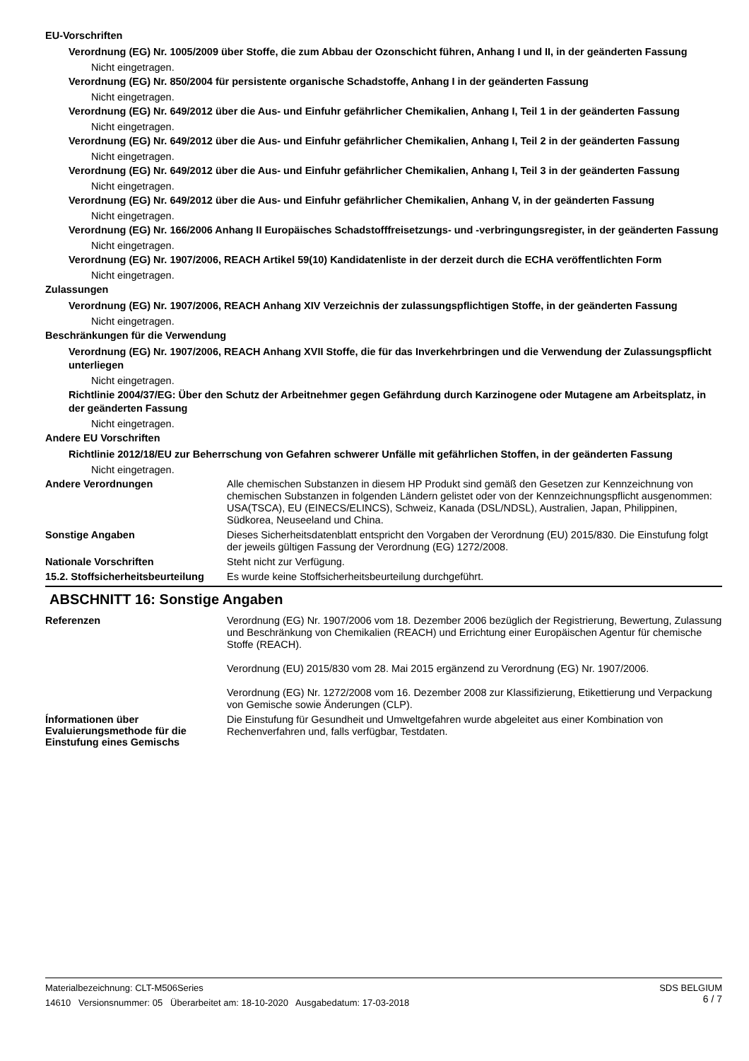EU-Vorschriften
Verordnung (EG) Nr. 1005/2009 über Stoffe, die zum Abbau der Ozonschicht führen, Anhang I und II, in der geänderten Fassung
Nicht eingetragen.
Verordnung (EG) Nr. 850/2004 für persistente organische Schadstoffe, Anhang I in der geänderten Fassung
Nicht eingetragen.
Verordnung (EG) Nr. 649/2012 über die Aus- und Einfuhr gefährlicher Chemikalien, Anhang I, Teil 1 in der geänderten Fassung
Nicht eingetragen.
Verordnung (EG) Nr. 649/2012 über die Aus- und Einfuhr gefährlicher Chemikalien, Anhang I, Teil 2 in der geänderten Fassung
Nicht eingetragen.
Verordnung (EG) Nr. 649/2012 über die Aus- und Einfuhr gefährlicher Chemikalien, Anhang I, Teil 3 in der geänderten Fassung
Nicht eingetragen.
Verordnung (EG) Nr. 649/2012 über die Aus- und Einfuhr gefährlicher Chemikalien, Anhang V, in der geänderten Fassung
Nicht eingetragen.
Verordnung (EG) Nr. 166/2006 Anhang II Europäisches Schadstofffreisetzungs- und -verbringungsregister, in der geänderten Fassung
Nicht eingetragen.
Verordnung (EG) Nr. 1907/2006, REACH Artikel 59(10) Kandidatenliste in der derzeit durch die ECHA veröffentlichten Form
Nicht eingetragen.
Zulassungen
Verordnung (EG) Nr. 1907/2006, REACH Anhang XIV Verzeichnis der zulassungspflichtigen Stoffe, in der geänderten Fassung
Nicht eingetragen.
Beschränkungen für die Verwendung
Verordnung (EG) Nr. 1907/2006, REACH Anhang XVII Stoffe, die für das Inverkehrbringen und die Verwendung der Zulassungspflicht unterliegen
Nicht eingetragen.
Richtlinie 2004/37/EG: Über den Schutz der Arbeitnehmer gegen Gefährdung durch Karzinogene oder Mutagene am Arbeitsplatz, in der geänderten Fassung
Nicht eingetragen.
Andere EU Vorschriften
Richtlinie 2012/18/EU zur Beherrschung von Gefahren schwerer Unfälle mit gefährlichen Stoffen, in der geänderten Fassung
Nicht eingetragen.
Andere Verordnungen
Alle chemischen Substanzen in diesem HP Produkt sind gemäß den Gesetzen zur Kennzeichnung von chemischen Substanzen in folgenden Ländern gelistet oder von der Kennzeichnungspflicht ausgenommen: USA(TSCA), EU (EINECS/ELINCS), Schweiz, Kanada (DSL/NDSL), Australien, Japan, Philippinen, Südkorea, Neuseeland und China.
Sonstige Angaben
Dieses Sicherheitsdatenblatt entspricht den Vorgaben der Verordnung (EU) 2015/830. Die Einstufung folgt der jeweils gültigen Fassung der Verordnung (EG) 1272/2008.
Nationale Vorschriften
Steht nicht zur Verfügung.
15.2. Stoffsicherheitsbeurteilung
Es wurde keine Stoffsicherheitsbeurteilung durchgeführt.
ABSCHNITT 16: Sonstige Angaben
Referenzen
Verordnung (EG) Nr. 1907/2006 vom 18. Dezember 2006 bezüglich der Registrierung, Bewertung, Zulassung und Beschränkung von Chemikalien (REACH) und Errichtung einer Europäischen Agentur für chemische Stoffe (REACH).
Verordnung (EU) 2015/830 vom 28. Mai 2015 ergänzend zu Verordnung (EG) Nr. 1907/2006.
Verordnung (EG) Nr. 1272/2008 vom 16. Dezember 2008 zur Klassifizierung, Etikettierung und Verpackung von Gemische sowie Änderungen (CLP).
Ínformationen über Evaluierungsmethode für die Einstufung eines Gemischs
Die Einstufung für Gesundheit und Umweltgefahren wurde abgeleitet aus einer Kombination von Rechenverfahren und, falls verfügbar, Testdaten.
SDS BELGIUM
6 / 7
Materialbezeichnung: CLT-M506Series
14610 Versionsnummer: 05 Überarbeitet am: 18-10-2020 Ausgabedatum: 17-03-2018